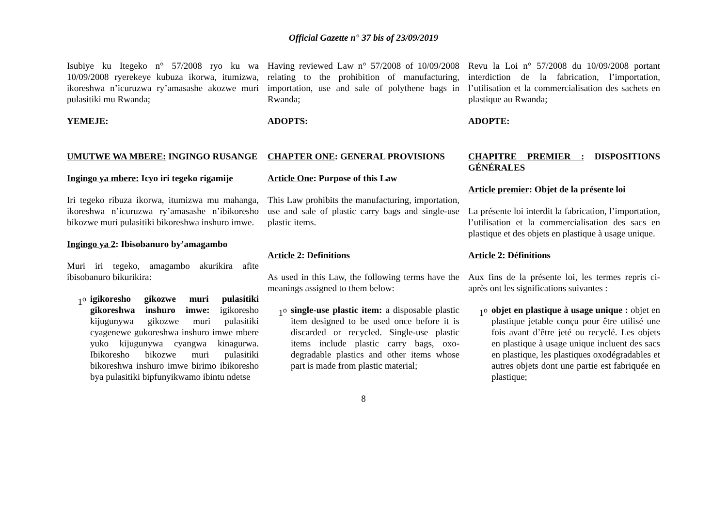Official Gazette n° 37 bis of 23/09/2019
Isubiye ku Itegeko n° 57/2008 ryo ku wa 10/09/2008 ryerekeye kubuza ikorwa, itumizwa, ikoreshwa n’icuruzwa ry’amasashe akozwe muri pulasitiki mu Rwanda;
YEMEJE:
UMUTWE WA MBERE: INGINGO RUSANGE
Ingingo ya mbere: Icyo iri tegeko rigamije
Iri tegeko ribuza ikorwa, itumizwa mu mahanga, ikoreshwa n’icuruzwa ry’amasashe n’ibikoresho bikozwe muri pulasitiki bikoreshwa inshuro imwe.
Ingingo ya 2: Ibisobanuro by’amagambo
Muri iri tegeko, amagambo akurikira afite ibisobanuro bikurikira:
1<sup>o</sup> igikoresho gikozwe muri pulasitiki gikoreshwa inshuro imwe: igikoresho kijugunywa gikozwe muri pulasitiki cyagenewe gukoreshwa inshuro imwe mbere yuko kijugunywa cyangwa kinagurwa. Ibikoresho bikozwe muri pulasitiki bikoreshwa inshuro imwe birimo ibikoresho bya pulasitiki bipfunyikwamo ibintu ndetse
Having reviewed Law n° 57/2008 of 10/09/2008 relating to the prohibition of manufacturing, importation, use and sale of polythene bags in Rwanda;
ADOPTS:
CHAPTER ONE: GENERAL PROVISIONS
Article One: Purpose of this Law
This Law prohibits the manufacturing, importation, use and sale of plastic carry bags and single-use plastic items.
Article 2: Definitions
As used in this Law, the following terms have the meanings assigned to them below:
1<sup>o</sup> single-use plastic item: a disposable plastic item designed to be used once before it is discarded or recycled. Single-use plastic items include plastic carry bags, oxo-degradable plastics and other items whose part is made from plastic material;
Revu la Loi n° 57/2008 du 10/09/2008 portant interdiction de la fabrication, l’importation, l’utilisation et la commercialisation des sachets en plastique au Rwanda;
ADOPTE:
CHAPITRE PREMIER : DISPOSITIONS GÉNÉRALES
Article premier: Objet de la présente loi
La présente loi interdit la fabrication, l’importation, l’utilisation et la commercialisation des sacs en plastique et des objets en plastique à usage unique.
Article 2: Définitions
Aux fins de la présente loi, les termes repris ci-après ont les significations suivantes :
1<sup>o</sup> objet en plastique à usage unique : objet en plastique jetable conçu pour être utilisé une fois avant d’être jeté ou recyclé. Les objets en plastique à usage unique incluent des sacs en plastique, les plastiques oxodégradables et autres objets dont une partie est fabriquée en plastique;
8